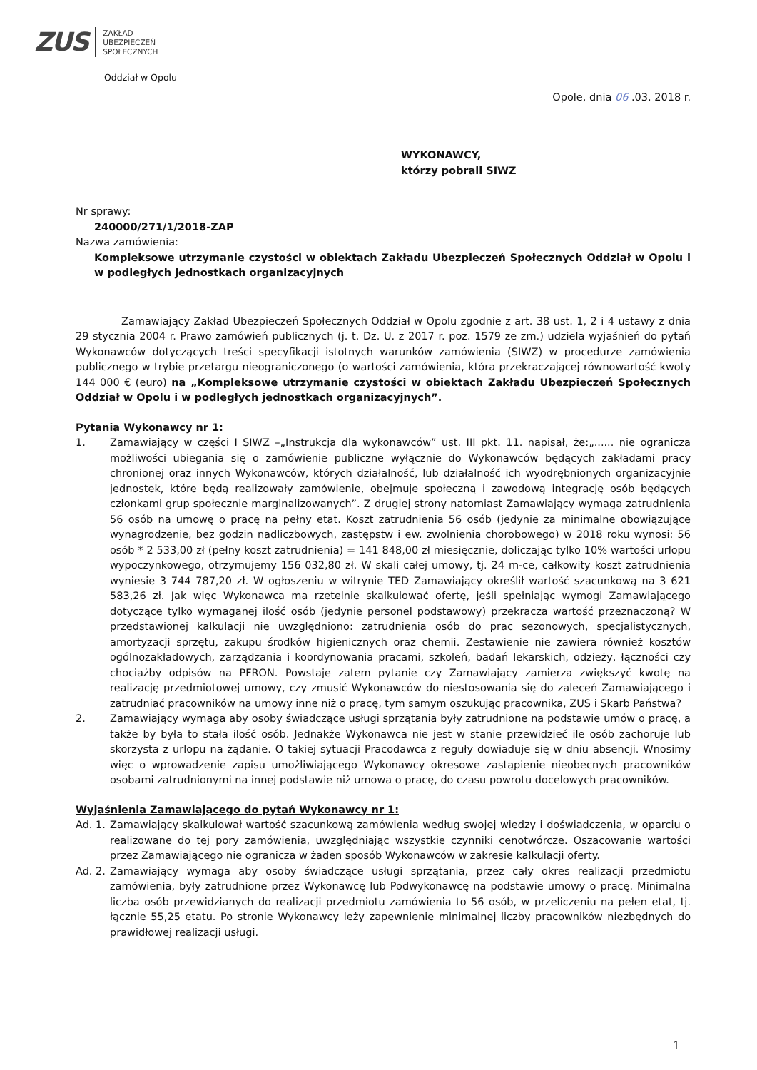ZUS
ZAKŁAD
UBEZPIECZEŃ
SPOŁECZNYCH
Oddział w Opolu
Opole, dnia 06 .03. 2018 r.
WYKONAWCY,
którzy pobrali SIWZ
Nr sprawy:
240000/271/1/2018-ZAP
Nazwa zamówienia:
Kompleksowe utrzymanie czystości w obiektach Zakładu Ubezpieczeń Społecznych Oddział w Opolu i w podległych jednostkach organizacyjnych
Zamawiający Zakład Ubezpieczeń Społecznych Oddział w Opolu zgodnie z art. 38 ust. 1, 2 i 4 ustawy z dnia 29 stycznia 2004 r. Prawo zamówień publicznych (j. t. Dz. U. z 2017 r. poz. 1579 ze zm.) udziela wyjaśnień do pytań Wykonawców dotyczących treści specyfikacji istotnych warunków zamówienia (SIWZ) w procedurze zamówienia publicznego w trybie przetargu nieograniczonego (o wartości zamówienia, która przekraczającej równowartość kwoty 144 000 € (euro) na „Kompleksowe utrzymanie czystości w obiektach Zakładu Ubezpieczeń Społecznych Oddział w Opolu i w podległych jednostkach organizacyjnych”.
Pytania Wykonawcy nr 1:
1. Zamawiający w części I SIWZ –„Instrukcja dla wykonawców” ust. III pkt. 11. napisał, że:„...... nie ogranicza możliwości ubiegania się o zamówienie publiczne wyłącznie do Wykonawców będących zakładami pracy chronionej oraz innych Wykonawców, których działalność, lub działalność ich wyodrębnionych organizacyjnie jednostek, które będą realizowały zamówienie, obejmuje społeczną i zawodową integrację osób będących członkami grup społecznie marginalizowanych”. Z drugiej strony natomiast Zamawiający wymaga zatrudnienia 56 osób na umowę o pracę na pełny etat. Koszt zatrudnienia 56 osób (jedynie za minimalne obowiązujące wynagrodzenie, bez godzin nadliczbowych, zastępstw i ew. zwolnienia chorobowego) w 2018 roku wynosi: 56 osób * 2 533,00 zł (pełny koszt zatrudnienia) = 141 848,00 zł miesięcznie, doliczając tylko 10% wartości urlopu wypoczynkowego, otrzymujemy 156 032,80 zł. W skali całej umowy, tj. 24 m-ce, całkowity koszt zatrudnienia wyniesie 3 744 787,20 zł. W ogłoszeniu w witrynie TED Zamawiający określił wartość szacunkową na 3 621 583,26 zł. Jak więc Wykonawca ma rzetelnie skalkulować ofertę, jeśli spełniając wymogi Zamawiającego dotyczące tylko wymaganej ilość osób (jedynie personel podstawowy) przekracza wartość przeznaczoną? W przedstawionej kalkulacji nie uwzględniono: zatrudnienia osób do prac sezonowych, specjalistycznych, amortyzacji sprzętu, zakupu środków higienicznych oraz chemii. Zestawienie nie zawiera również kosztów ogólnozakładowych, zarządzania i koordynowania pracami, szkoleń, badań lekarskich, odzieży, łączności czy chociażby odpisów na PFRON. Powstaje zatem pytanie czy Zamawiający zamierza zwiększyć kwotę na realizację przedmiotowej umowy, czy zmusić Wykonawców do niestosowania się do zaleceń Zamawiającego i zatrudniać pracowników na umowy inne niż o pracę, tym samym oszukując pracownika, ZUS i Skarb Państwa?
2. Zamawiający wymaga aby osoby świadczące usługi sprzątania były zatrudnione na podstawie umów o pracę, a także by była to stała ilość osób. Jednakże Wykonawca nie jest w stanie przewidzieć ile osób zachoruje lub skorzysta z urlopu na żądanie. O takiej sytuacji Pracodawca z reguły dowiaduje się w dniu absencji. Wnosimy więc o wprowadzenie zapisu umożliwiającego Wykonawcy okresowe zastąpienie nieobecnych pracowników osobami zatrudnionymi na innej podstawie niż umowa o pracę, do czasu powrotu docelowych pracowników.
Wyjaśnienia Zamawiającego do pytań Wykonawcy nr 1:
Ad. 1. Zamawiający skalkulował wartość szacunkową zamówienia według swojej wiedzy i doświadczenia, w oparciu o realizowane do tej pory zamówienia, uwzględniając wszystkie czynniki cenotwórcze. Oszacowanie wartości przez Zamawiającego nie ogranicza w żaden sposób Wykonawców w zakresie kalkulacji oferty.
Ad. 2. Zamawiający wymaga aby osoby świadczące usługi sprzątania, przez cały okres realizacji przedmiotu zamówienia, były zatrudnione przez Wykonawcę lub Podwykonawcę na podstawie umowy o pracę. Minimalna liczba osób przewidzianych do realizacji przedmiotu zamówienia to 56 osób, w przeliczeniu na pełen etat, tj. łącznie 55,25 etatu. Po stronie Wykonawcy leży zapewnienie minimalnej liczby pracowników niezbędnych do prawidłowej realizacji usługi.
1